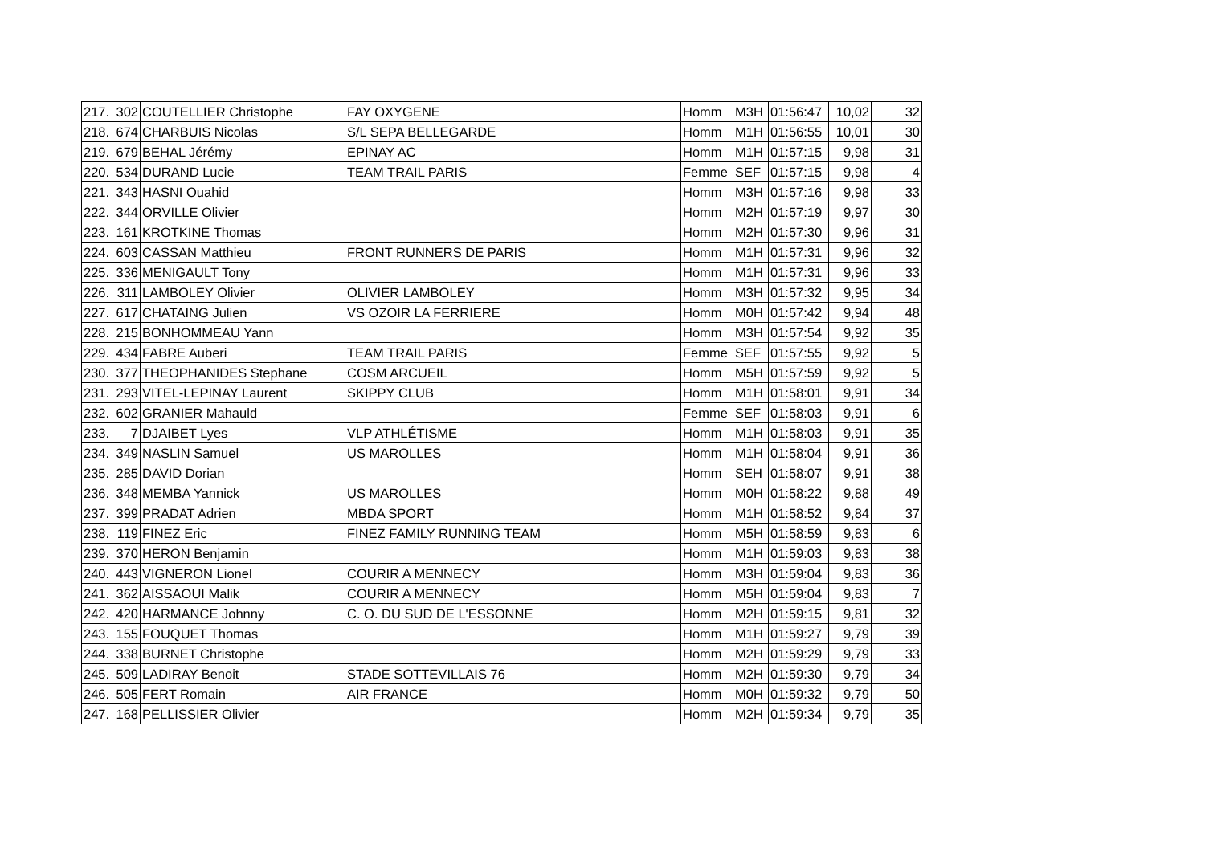| 217. | 302 | COUTELLIER Christophe | FAY OXYGENE | Homm | M3H | 01:56:47 | 10,02 | 32 |
| 218. | 674 | CHARBUIS Nicolas | S/L SEPA BELLEGARDE | Homm | M1H | 01:56:55 | 10,01 | 30 |
| 219. | 679 | BEHAL Jérémy | EPINAY AC | Homm | M1H | 01:57:15 | 9,98 | 31 |
| 220. | 534 | DURAND Lucie | TEAM TRAIL PARIS | Femme | SEF | 01:57:15 | 9,98 | 4 |
| 221. | 343 | HASNI Ouahid | | Homm | M3H | 01:57:16 | 9,98 | 33 |
| 222. | 344 | ORVILLE Olivier | | Homm | M2H | 01:57:19 | 9,97 | 30 |
| 223. | 161 | KROTKINE Thomas | | Homm | M2H | 01:57:30 | 9,96 | 31 |
| 224. | 603 | CASSAN Matthieu | FRONT RUNNERS DE PARIS | Homm | M1H | 01:57:31 | 9,96 | 32 |
| 225. | 336 | MENIGAULT Tony | | Homm | M1H | 01:57:31 | 9,96 | 33 |
| 226. | 311 | LAMBOLEY Olivier | OLIVIER LAMBOLEY | Homm | M3H | 01:57:32 | 9,95 | 34 |
| 227. | 617 | CHATAING Julien | VS OZOIR LA FERRIERE | Homm | M0H | 01:57:42 | 9,94 | 48 |
| 228. | 215 | BONHOMMEAU Yann | | Homm | M3H | 01:57:54 | 9,92 | 35 |
| 229. | 434 | FABRE Auberi | TEAM TRAIL PARIS | Femme | SEF | 01:57:55 | 9,92 | 5 |
| 230. | 377 | THEOPHANIDES Stephane | COSM ARCUEIL | Homm | M5H | 01:57:59 | 9,92 | 5 |
| 231. | 293 | VITEL-LEPINAY Laurent | SKIPPY CLUB | Homm | M1H | 01:58:01 | 9,91 | 34 |
| 232. | 602 | GRANIER Mahauld | | Femme | SEF | 01:58:03 | 9,91 | 6 |
| 233. | 7 | DJAIBET Lyes | VLP ATHLÉTISME | Homm | M1H | 01:58:03 | 9,91 | 35 |
| 234. | 349 | NASLIN Samuel | US MAROLLES | Homm | M1H | 01:58:04 | 9,91 | 36 |
| 235. | 285 | DAVID Dorian | | Homm | SEH | 01:58:07 | 9,91 | 38 |
| 236. | 348 | MEMBA Yannick | US MAROLLES | Homm | M0H | 01:58:22 | 9,88 | 49 |
| 237. | 399 | PRADAT Adrien | MBDA SPORT | Homm | M1H | 01:58:52 | 9,84 | 37 |
| 238. | 119 | FINEZ Eric | FINEZ FAMILY RUNNING TEAM | Homm | M5H | 01:58:59 | 9,83 | 6 |
| 239. | 370 | HERON Benjamin | | Homm | M1H | 01:59:03 | 9,83 | 38 |
| 240. | 443 | VIGNERON Lionel | COURIR A MENNECY | Homm | M3H | 01:59:04 | 9,83 | 36 |
| 241. | 362 | AISSAOUI Malik | COURIR A MENNECY | Homm | M5H | 01:59:04 | 9,83 | 7 |
| 242. | 420 | HARMANCE Johnny | C. O. DU SUD DE L'ESSONNE | Homm | M2H | 01:59:15 | 9,81 | 32 |
| 243. | 155 | FOUQUET Thomas | | Homm | M1H | 01:59:27 | 9,79 | 39 |
| 244. | 338 | BURNET Christophe | | Homm | M2H | 01:59:29 | 9,79 | 33 |
| 245. | 509 | LADIRAY Benoit | STADE SOTTEVILLAIS 76 | Homm | M2H | 01:59:30 | 9,79 | 34 |
| 246. | 505 | FERT Romain | AIR FRANCE | Homm | M0H | 01:59:32 | 9,79 | 50 |
| 247. | 168 | PELLISSIER Olivier | | Homm | M2H | 01:59:34 | 9,79 | 35 |